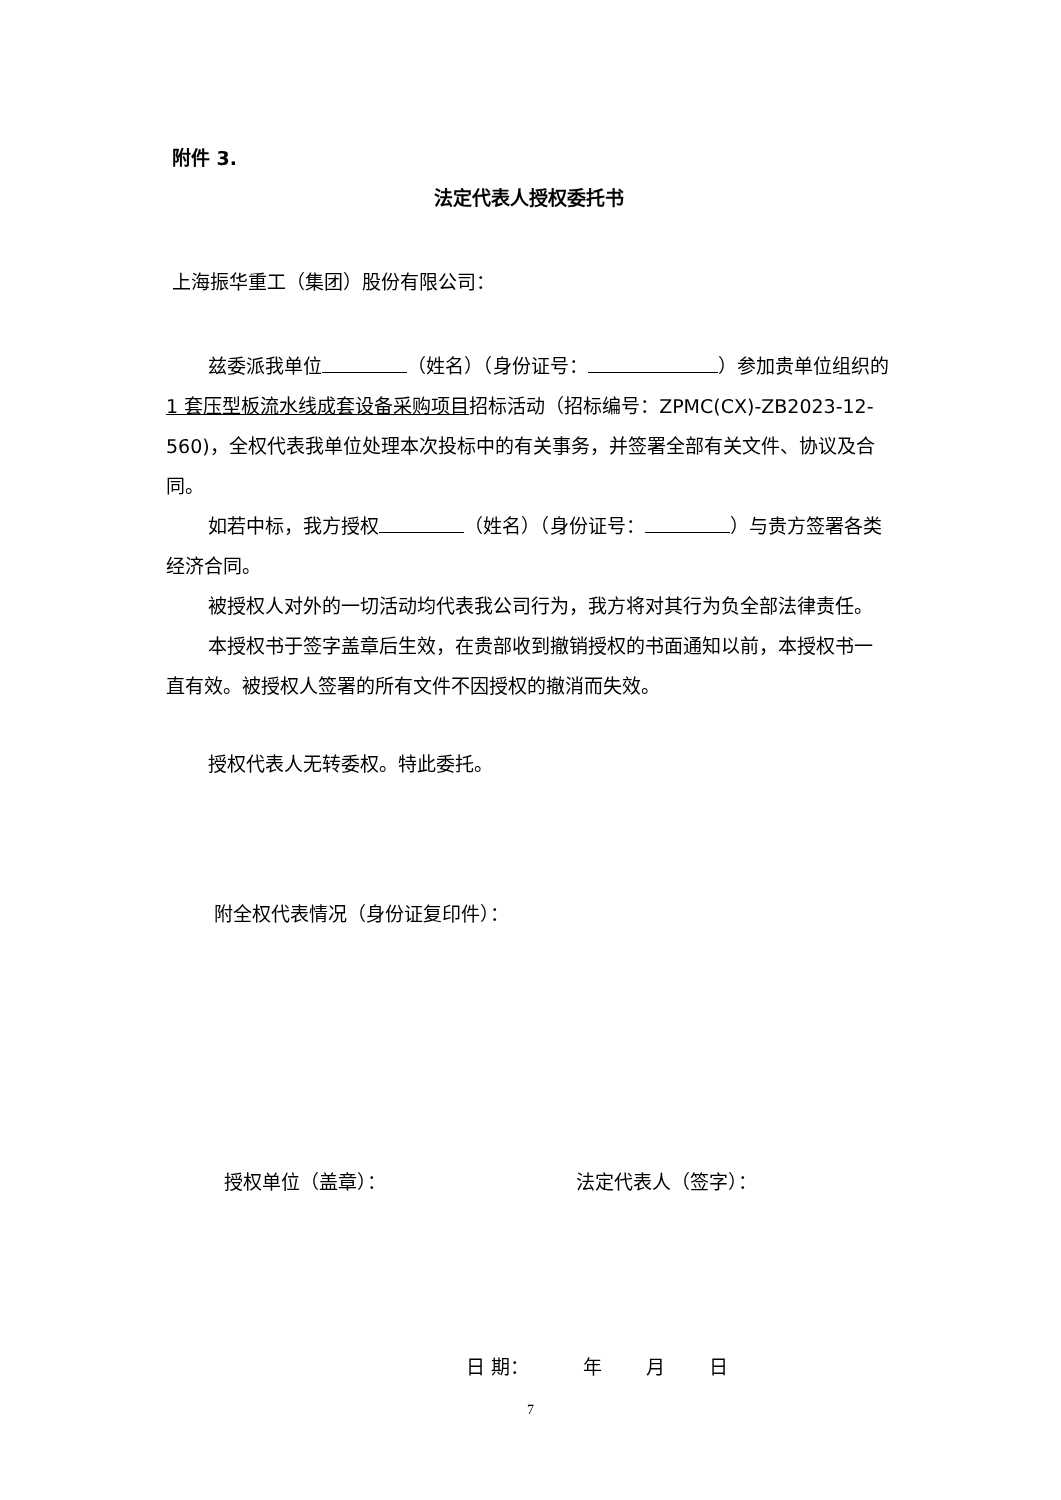附件 3.
法定代表人授权委托书
上海振华重工（集团）股份有限公司：
兹委派我单位 （姓名）（身份证号： ）参加贵单位组织的 1 套压型板流水线成套设备采购项目招标活动（招标编号：ZPMC(CX)-ZB2023-12-560)，全权代表我单位处理本次投标中的有关事务，并签署全部有关文件、协议及合同。
如若中标，我方授权 （姓名）（身份证号： ）与贵方签署各类经济合同。
被授权人对外的一切活动均代表我公司行为，我方将对其行为负全部法律责任。
本授权书于签字盖章后生效，在贵部收到撤销授权的书面通知以前，本授权书一直有效。被授权人签署的所有文件不因授权的撤消而失效。
授权代表人无转委权。特此委托。
附全权代表情况（身份证复印件）：
授权单位（盖章）： 法定代表人（签字）：
日 期：　　　 年　　 月　　 日
7